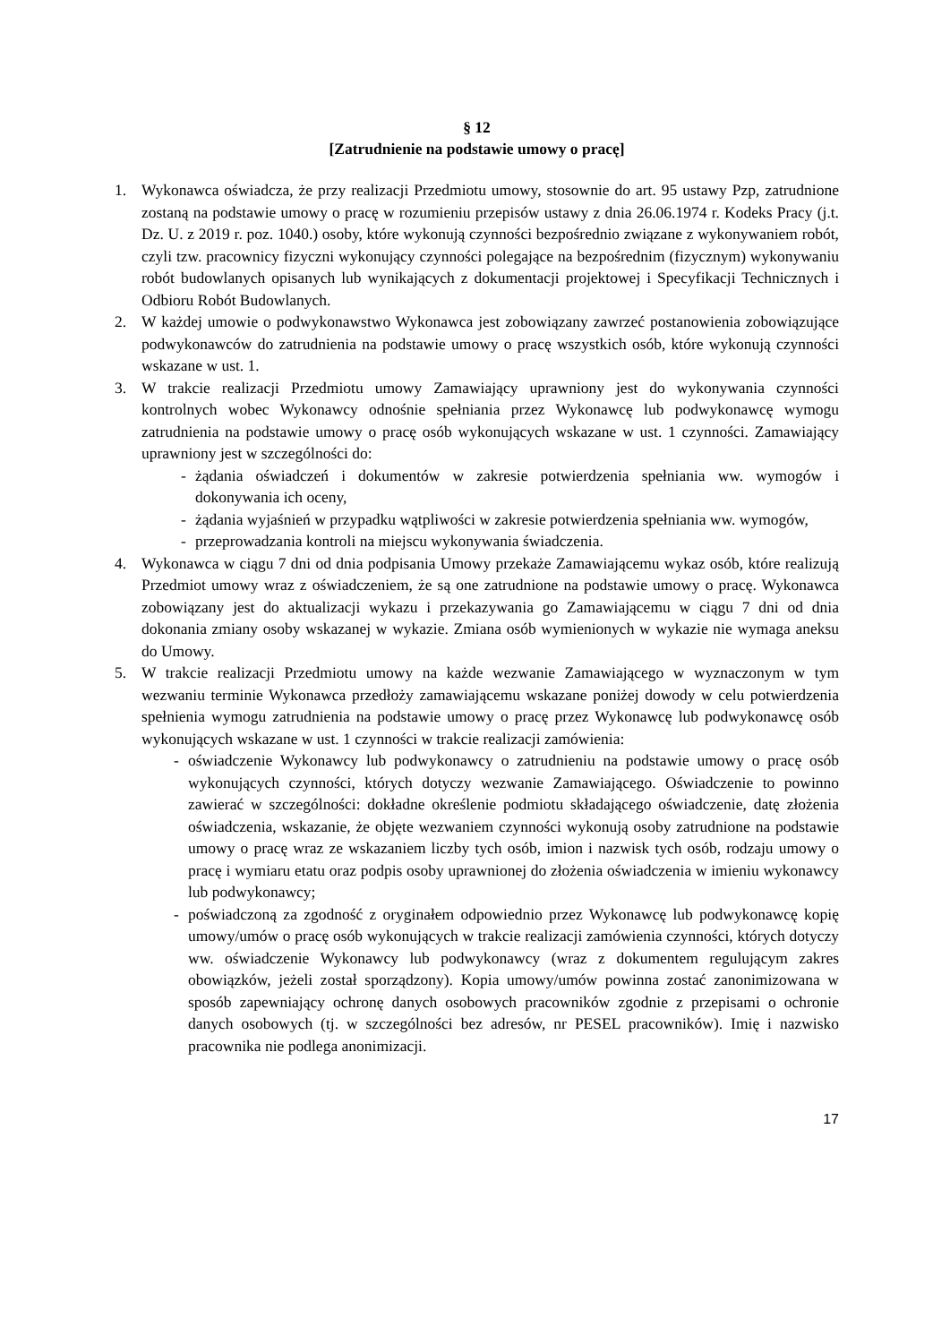§ 12
[Zatrudnienie na podstawie umowy o pracę]
1. Wykonawca oświadcza, że przy realizacji Przedmiotu umowy, stosownie do art. 95 ustawy Pzp, zatrudnione zostaną na podstawie umowy o pracę w rozumieniu przepisów ustawy z dnia 26.06.1974 r. Kodeks Pracy (j.t. Dz. U. z 2019 r. poz. 1040.) osoby, które wykonują czynności bezpośrednio związane z wykonywaniem robót, czyli tzw. pracownicy fizyczni wykonujący czynności polegające na bezpośrednim (fizycznym) wykonywaniu robót budowlanych opisanych lub wynikających z dokumentacji projektowej i Specyfikacji Technicznych i Odbioru Robót Budowlanych.
2. W każdej umowie o podwykonawstwo Wykonawca jest zobowiązany zawrzeć postanowienia zobowiązujące podwykonawców do zatrudnienia na podstawie umowy o pracę wszystkich osób, które wykonują czynności wskazane w ust. 1.
3. W trakcie realizacji Przedmiotu umowy Zamawiający uprawniony jest do wykonywania czynności kontrolnych wobec Wykonawcy odnośnie spełniania przez Wykonawcę lub podwykonawcę wymogu zatrudnienia na podstawie umowy o pracę osób wykonujących wskazane w ust. 1 czynności. Zamawiający uprawniony jest w szczególności do:
- żądania oświadczeń i dokumentów w zakresie potwierdzenia spełniania ww. wymogów i dokonywania ich oceny,
- żądania wyjaśnień w przypadku wątpliwości w zakresie potwierdzenia spełniania ww. wymogów,
- przeprowadzania kontroli na miejscu wykonywania świadczenia.
4. Wykonawca w ciągu 7 dni od dnia podpisania Umowy przekaże Zamawiającemu wykaz osób, które realizują Przedmiot umowy wraz z oświadczeniem, że są one zatrudnione na podstawie umowy o pracę. Wykonawca zobowiązany jest do aktualizacji wykazu i przekazywania go Zamawiającemu w ciągu 7 dni od dnia dokonania zmiany osoby wskazanej w wykazie. Zmiana osób wymienionych w wykazie nie wymaga aneksu do Umowy.
5. W trakcie realizacji Przedmiotu umowy na każde wezwanie Zamawiającego w wyznaczonym w tym wezwaniu terminie Wykonawca przedłoży zamawiającemu wskazane poniżej dowody w celu potwierdzenia spełnienia wymogu zatrudnienia na podstawie umowy o pracę przez Wykonawcę lub podwykonawcę osób wykonujących wskazane w ust. 1 czynności w trakcie realizacji zamówienia:
- oświadczenie Wykonawcy lub podwykonawcy o zatrudnieniu na podstawie umowy o pracę osób wykonujących czynności, których dotyczy wezwanie Zamawiającego. Oświadczenie to powinno zawierać w szczególności: dokładne określenie podmiotu składającego oświadczenie, datę złożenia oświadczenia, wskazanie, że objęte wezwaniem czynności wykonują osoby zatrudnione na podstawie umowy o pracę wraz ze wskazaniem liczby tych osób, imion i nazwisk tych osób, rodzaju umowy o pracę i wymiaru etatu oraz podpis osoby uprawnionej do złożenia oświadczenia w imieniu wykonawcy lub podwykonawcy;
- poświadczoną za zgodność z oryginałem odpowiednio przez Wykonawcę lub podwykonawcę kopię umowy/umów o pracę osób wykonujących w trakcie realizacji zamówienia czynności, których dotyczy ww. oświadczenie Wykonawcy lub podwykonawcy (wraz z dokumentem regulującym zakres obowiązków, jeżeli został sporządzony). Kopia umowy/umów powinna zostać zanonimizowana w sposób zapewniający ochronę danych osobowych pracowników zgodnie z przepisami o ochronie danych osobowych (tj. w szczególności bez adresów, nr PESEL pracowników). Imię i nazwisko pracownika nie podlega anonimizacji.
17